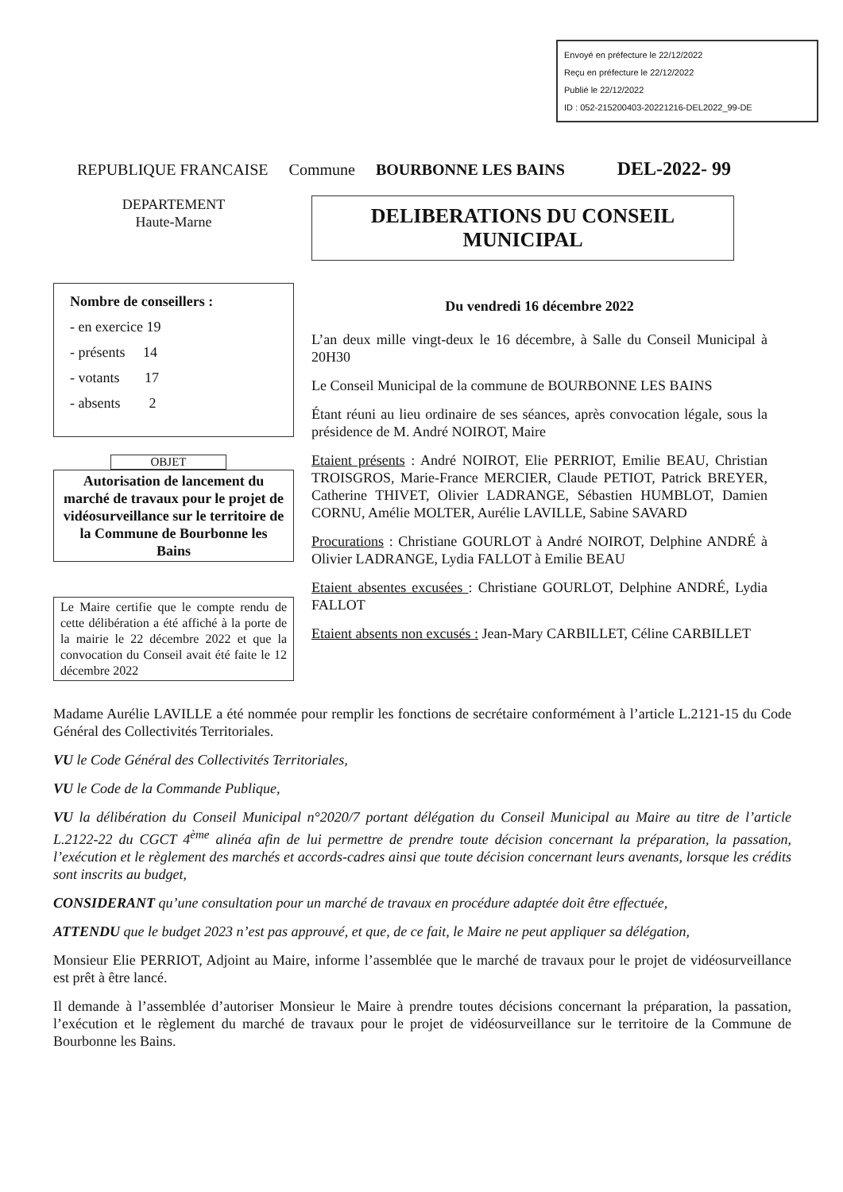Envoyé en préfecture le 22/12/2022
Reçu en préfecture le 22/12/2022
Publié le 22/12/2022
ID : 052-215200403-20221216-DEL2022_99-DE
REPUBLIQUE FRANCAISE Commune BOURBONNE LES BAINS DEL-2022- 99
DEPARTEMENT
Haute-Marne
DELIBERATIONS DU CONSEIL
MUNICIPAL
Nombre de conseillers :
- en exercice 19
- présents 14
- votants 17
- absents 2
OBJET
Autorisation de lancement du marché de travaux pour le projet de vidéosurveillance sur le territoire de la Commune de Bourbonne les Bains
Le Maire certifie que le compte rendu de cette délibération a été affiché à la porte de la mairie le 22 décembre 2022 et que la convocation du Conseil avait été faite le 12 décembre 2022
Du vendredi 16 décembre 2022
L’an deux mille vingt-deux le 16 décembre, à Salle du Conseil Municipal à 20H30
Le Conseil Municipal de la commune de BOURBONNE LES BAINS
Étant réuni au lieu ordinaire de ses séances, après convocation légale, sous la présidence de M. André NOIROT, Maire
Etaient présents : André NOIROT, Elie PERRIOT, Emilie BEAU, Christian TROISGROS, Marie-France MERCIER, Claude PETIOT, Patrick BREYER, Catherine THIVET, Olivier LADRANGE, Sébastien HUMBLOT, Damien CORNU, Amélie MOLTER, Aurélie LAVILLE, Sabine SAVARD
Procurations : Christiane GOURLOT à André NOIROT, Delphine ANDRÉ à Olivier LADRANGE, Lydia FALLOT à Emilie BEAU
Etaient absentes excusées : Christiane GOURLOT, Delphine ANDRÉ, Lydia FALLOT
Etaient absents non excusés : Jean-Mary CARBILLET, Céline CARBILLET
Madame Aurélie LAVILLE a été nommée pour remplir les fonctions de secrétaire conformément à l’article L.2121-15 du Code Général des Collectivités Territoriales.
VU le Code Général des Collectivités Territoriales,
VU le Code de la Commande Publique,
VU la délibération du Conseil Municipal n°2020/7 portant délégation du Conseil Municipal au Maire au titre de l’article L.2122-22 du CGCT 4<sup>ème</sup> alinéa afin de lui permettre de prendre toute décision concernant la préparation, la passation, l’exécution et le règlement des marchés et accords-cadres ainsi que toute décision concernant leurs avenants, lorsque les crédits sont inscrits au budget,
CONSIDERANT qu’une consultation pour un marché de travaux en procédure adaptée doit être effectuée,
ATTENDU que le budget 2023 n’est pas approuvé, et que, de ce fait, le Maire ne peut appliquer sa délégation,
Monsieur Elie PERRIOT, Adjoint au Maire, informe l’assemblée que le marché de travaux pour le projet de vidéosurveillance est prêt à être lancé.
Il demande à l’assemblée d’autoriser Monsieur le Maire à prendre toutes décisions concernant la préparation, la passation, l’exécution et le règlement du marché de travaux pour le projet de vidéosurveillance sur le territoire de la Commune de Bourbonne les Bains.